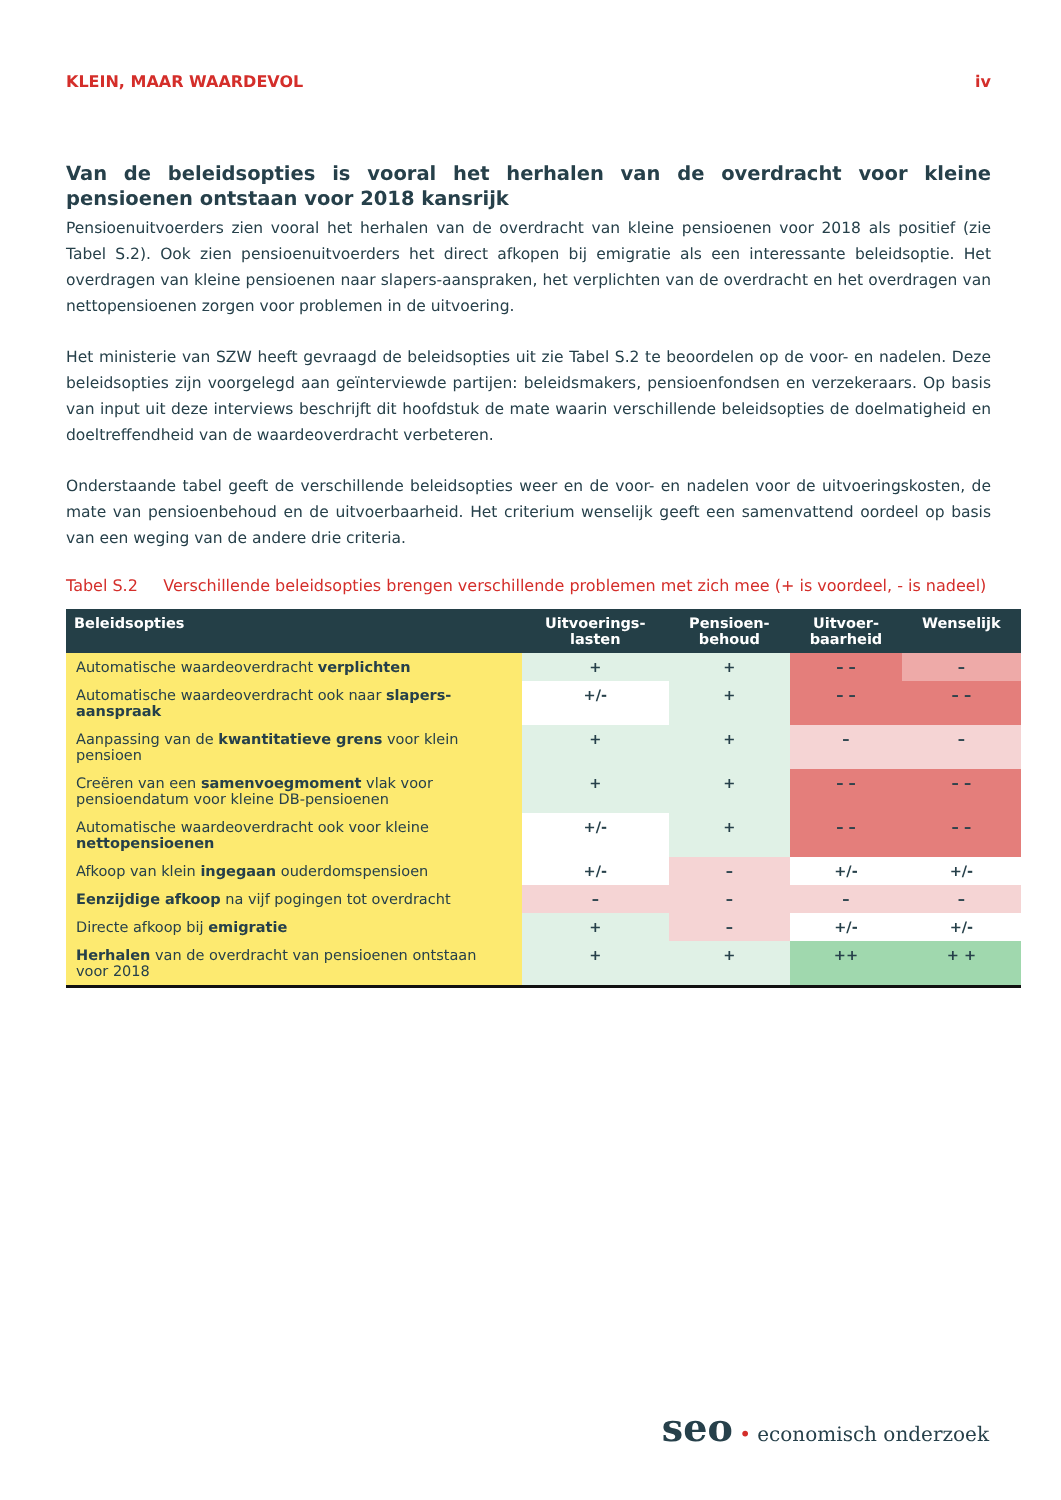KLEIN, MAAR WAARDEVOL iv
Van de beleidsopties is vooral het herhalen van de overdracht voor kleine pensioenen ontstaan voor 2018 kansrijk
Pensioenuitvoerders zien vooral het herhalen van de overdracht van kleine pensioenen voor 2018 als positief (zie Tabel S.2). Ook zien pensioenuitvoerders het direct afkopen bij emigratie als een interessante beleidsoptie. Het overdragen van kleine pensioenen naar slapers-aanspraken, het verplichten van de overdracht en het overdragen van nettopensioenen zorgen voor problemen in de uitvoering.
Het ministerie van SZW heeft gevraagd de beleidsopties uit zie Tabel S.2 te beoordelen op de voor- en nadelen. Deze beleidsopties zijn voorgelegd aan geïnterviewde partijen: beleidsmakers, pensioenfondsen en verzekeraars. Op basis van input uit deze interviews beschrijft dit hoofdstuk de mate waarin verschillende beleidsopties de doelmatigheid en doeltreffendheid van de waardeoverdracht verbeteren.
Onderstaande tabel geeft de verschillende beleidsopties weer en de voor- en nadelen voor de uitvoeringskosten, de mate van pensioenbehoud en de uitvoerbaarheid. Het criterium wenselijk geeft een samenvattend oordeel op basis van een weging van de andere drie criteria.
Tabel S.2 Verschillende beleidsopties brengen verschillende problemen met zich mee (+ is voordeel, - is nadeel)
| Beleidsopties | Uitvoerings- lasten | Pensioen- behoud | Uitvoer- baarheid | Wenselijk |
| --- | --- | --- | --- | --- |
| Automatische waardeoverdracht verplichten | + | + | – – | – |
| Automatische waardeoverdracht ook naar slapers-aanspraak | +/- | + | – – | – – |
| Aanpassing van de kwantitatieve grens voor klein pensioen | + | + | – | – |
| Creëren van een samenvoegmoment vlak voor pensioendatum voor kleine DB-pensioenen | + | + | – – | – – |
| Automatische waardeoverdracht ook voor kleine nettopensioenen | +/- | + | – – | – – |
| Afkoop van klein ingegaan ouderdomspensioen | +/- | – | +/- | +/- |
| Eenzijdige afkoop na vijf pogingen tot overdracht | – | – | – | – |
| Directe afkoop bij emigratie | + | – | +/- | +/- |
| Herhalen van de overdracht van pensioenen ontstaan voor 2018 | + | + | ++ | + + |
seo • economisch onderzoek